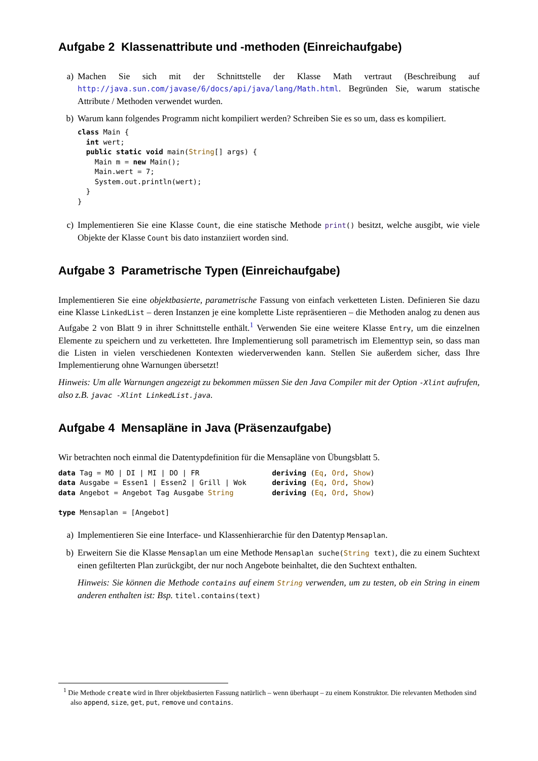Aufgabe 2 Klassenattribute und -methoden (Einreichaufgabe)
a) Machen Sie sich mit der Schnittstelle der Klasse Math vertraut (Beschreibung auf http://java.sun.com/javase/6/docs/api/java/lang/Math.html. Begründen Sie, warum statische Attribute / Methoden verwendet wurden.
b) Warum kann folgendes Programm nicht kompiliert werden? Schreiben Sie es so um, dass es kompiliert.
class Main {
  int wert;
  public static void main(String[] args) {
    Main m = new Main();
    Main.wert = 7;
    System.out.println(wert);
  }
}
c) Implementieren Sie eine Klasse Count, die eine statische Methode print() besitzt, welche ausgibt, wie viele Objekte der Klasse Count bis dato instanziiert worden sind.
Aufgabe 3 Parametrische Typen (Einreichaufgabe)
Implementieren Sie eine objektbasierte, parametrische Fassung von einfach verketteten Listen. Definieren Sie dazu eine Klasse LinkedList – deren Instanzen je eine komplette Liste repräsentieren – die Methoden analog zu denen aus Aufgabe 2 von Blatt 9 in ihrer Schnittstelle enthält.<sup>1</sup> Verwenden Sie eine weitere Klasse Entry, um die einzelnen Elemente zu speichern und zu verketteten. Ihre Implementierung soll parametrisch im Elementtyp sein, so dass man die Listen in vielen verschiedenen Kontexten wiederverwenden kann. Stellen Sie außerdem sicher, dass Ihre Implementierung ohne Warnungen übersetzt!
Hinweis: Um alle Warnungen angezeigt zu bekommen müssen Sie den Java Compiler mit der Option -Xlint aufrufen, also z.B. javac -Xlint LinkedList.java.
Aufgabe 4 Mensapläne in Java (Präsenzaufgabe)
Wir betrachten noch einmal die Datentypdefinition für die Mensapläne von Übungsblatt 5.
data Tag = MO | DI | MI | DO | FR                 deriving (Eq, Ord, Show)
data Ausgabe = Essen1 | Essen2 | Grill | Wok      deriving (Eq, Ord, Show)
data Angebot = Angebot Tag Ausgabe String         deriving (Eq, Ord, Show)

type Mensaplan = [Angebot]
a) Implementieren Sie eine Interface- und Klassenhierarchie für den Datentyp Mensaplan.
b) Erweitern Sie die Klasse Mensaplan um eine Methode Mensaplan suche(String text), die zu einem Suchtext einen gefilterten Plan zurückgibt, der nur noch Angebote beinhaltet, die den Suchtext enthalten.
Hinweis: Sie können die Methode contains auf einem String verwenden, um zu testen, ob ein String in einem anderen enthalten ist: Bsp. titel.contains(text)
<sup>1</sup> Die Methode create wird in Ihrer objektbasierten Fassung natürlich – wenn überhaupt – zu einem Konstruktor. Die relevanten Methoden sind also append, size, get, put, remove und contains.